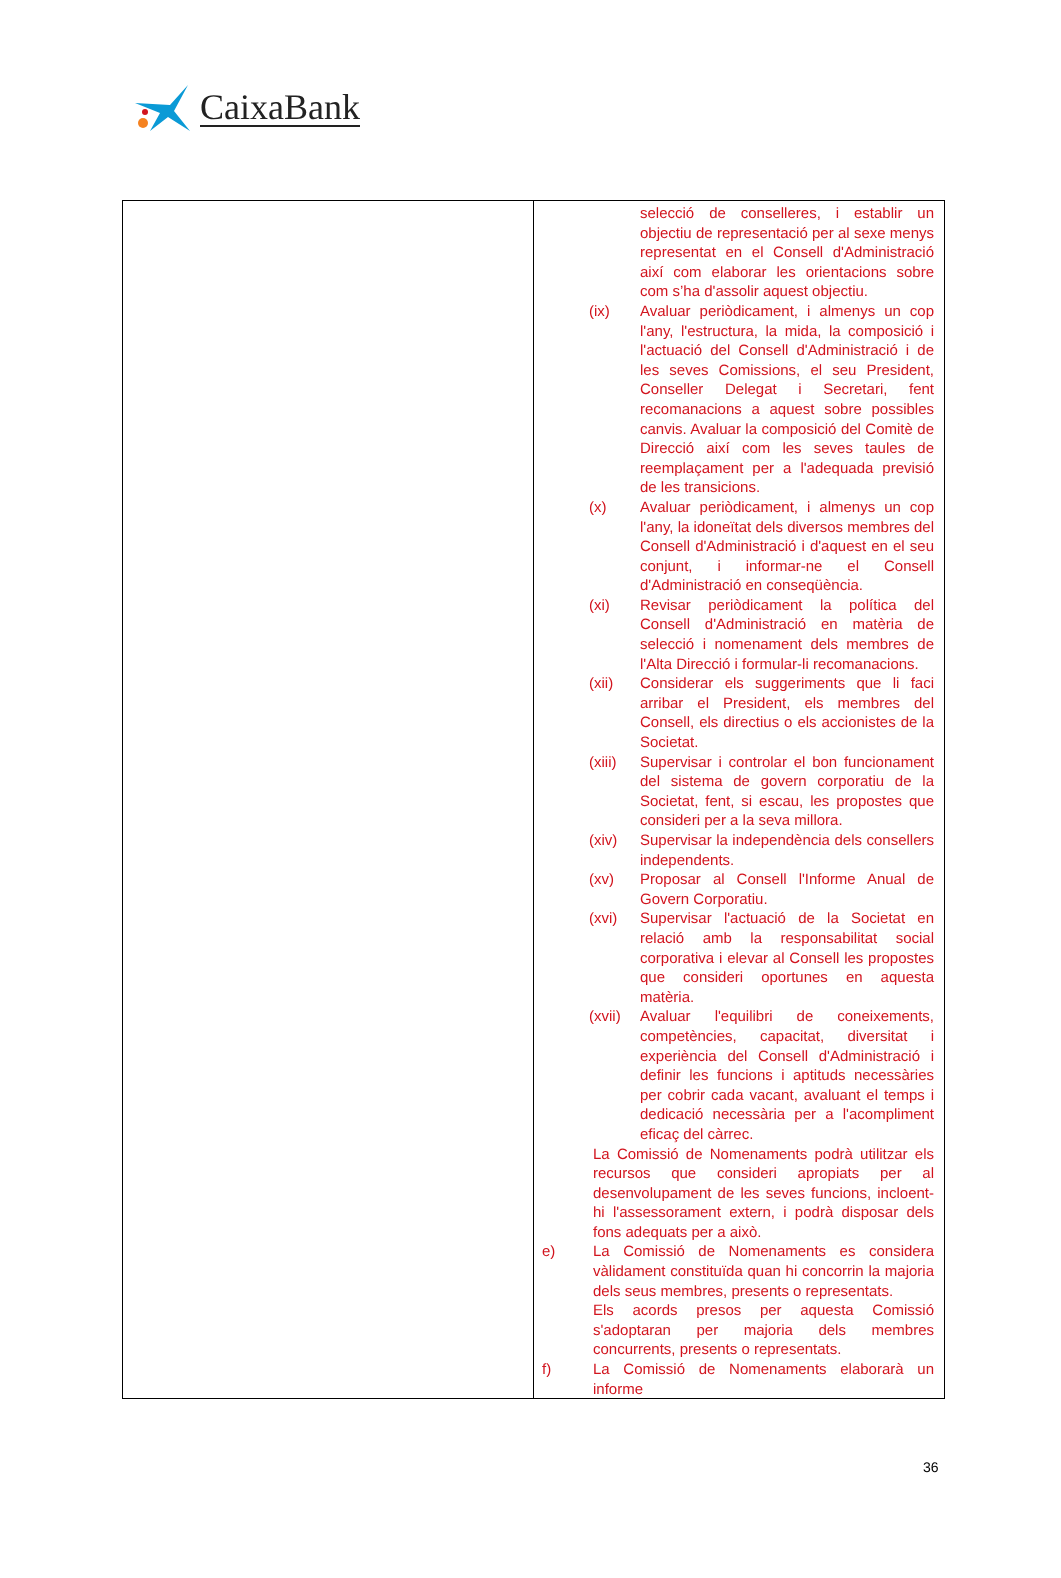CaixaBank
| | selecció de conselleres, i establir un objectiu de representació per al sexe menys representat en el Consell d'Administració així com elaborar les orientacions sobre com s’ha d'assolir aquest objectiu. (ix) Avaluar periòdicament, i almenys un cop l'any, l'estructura, la mida, la composició i l'actuació del Consell d'Administració i de les seves Comissions, el seu President, Conseller Delegat i Secretari, fent recomanacions a aquest sobre possibles canvis. Avaluar la composició del Comitè de Direcció així com les seves taules de reemplaçament per a l'adequada previsió de les transicions. (x) Avaluar periòdicament, i almenys un cop l'any, la idoneïtat dels diversos membres del Consell d'Administració i d'aquest en el seu conjunt, i informar-ne el Consell d'Administració en conseqüència. (xi) Revisar periòdicament la política del Consell d'Administració en matèria de selecció i nomenament dels membres de l'Alta Direcció i formular-li recomanacions. (xii) Considerar els suggeriments que li faci arribar el President, els membres del Consell, els directius o els accionistes de la Societat. (xiii) Supervisar i controlar el bon funcionament del sistema de govern corporatiu de la Societat, fent, si escau, les propostes que consideri per a la seva millora. (xiv) Supervisar la independència dels consellers independents. (xv) Proposar al Consell l'Informe Anual de Govern Corporatiu. (xvi) Supervisar l'actuació de la Societat en relació amb la responsabilitat social corporativa i elevar al Consell les propostes que consideri oportunes en aquesta matèria. (xvii) Avaluar l'equilibri de coneixements, competències, capacitat, diversitat i experiència del Consell d'Administració i definir les funcions i aptituds necessàries per cobrir cada vacant, avaluant el temps i dedicació necessària per a l'acompliment eficaç del càrrec. La Comissió de Nomenaments podrà utilitzar els recursos que consideri apropiats per al desenvolupament de les seves funcions, incloent-hi l'assessorament extern, i podrà disposar dels fons adequats per a això. e) La Comissió de Nomenaments es considera vàlidament constituïda quan hi concorrin la majoria dels seus membres, presents o representats. Els acords presos per aquesta Comissió s'adoptaran per majoria dels membres concurrents, presents o representats. f) La Comissió de Nomenaments elaborarà un informe |
36